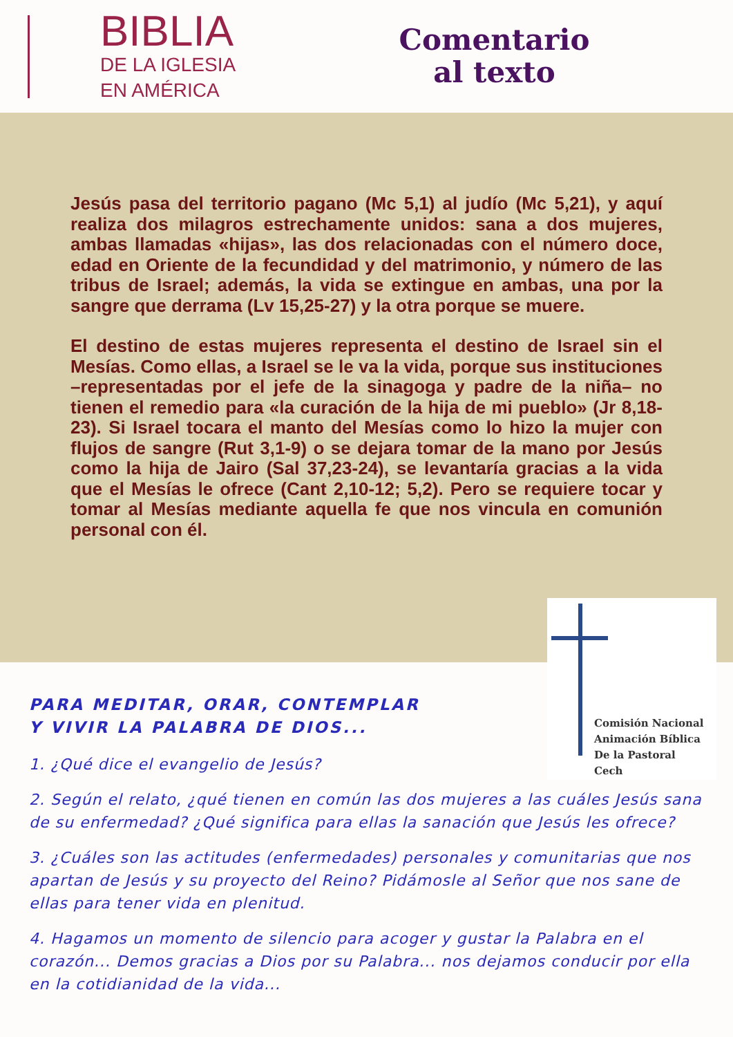BIBLIA
DE LA IGLESIA
EN AMÉRICA
Comentario
al texto
Jesús pasa del territorio pagano (Mc 5,1) al judío (Mc 5,21), y aquí realiza dos milagros estrechamente unidos: sana a dos mujeres, ambas llamadas «hijas», las dos relacionadas con el número doce, edad en Oriente de la fecundidad y del matrimonio, y número de las tribus de Israel; además, la vida se extingue en ambas, una por la sangre que derrama (Lv 15,25-27) y la otra porque se muere.
El destino de estas mujeres representa el destino de Israel sin el Mesías. Como ellas, a Israel se le va la vida, porque sus instituciones –representadas por el jefe de la sinagoga y padre de la niña– no tienen el remedio para «la curación de la hija de mi pueblo» (Jr 8,18-23). Si Israel tocara el manto del Mesías como lo hizo la mujer con flujos de sangre (Rut 3,1-9) o se dejara tomar de la mano por Jesús como la hija de Jairo (Sal 37,23-24), se levantaría gracias a la vida que el Mesías le ofrece (Cant 2,10-12; 5,2). Pero se requiere tocar y tomar al Mesías mediante aquella fe que nos vincula en comunión personal con él.
Comisión Nacional
Animación Bíblica
De la Pastoral
Cech
PARA MEDITAR, ORAR, CONTEMPLAR
Y VIVIR LA PALABRA DE DIOS...
1. ¿Qué dice el evangelio de Jesús?
2. Según el relato, ¿qué tienen en común las dos mujeres a las cuáles Jesús sana de su enfermedad? ¿Qué significa para ellas la sanación que Jesús les ofrece?
3. ¿Cuáles son las actitudes (enfermedades) personales y comunitarias que nos apartan de Jesús y su proyecto del Reino? Pidámosle al Señor que nos sane de ellas para tener vida en plenitud.
4. Hagamos un momento de silencio para acoger y gustar la Palabra en el corazón... Demos gracias a Dios por su Palabra... nos dejamos conducir por ella en la cotidianidad de la vida...